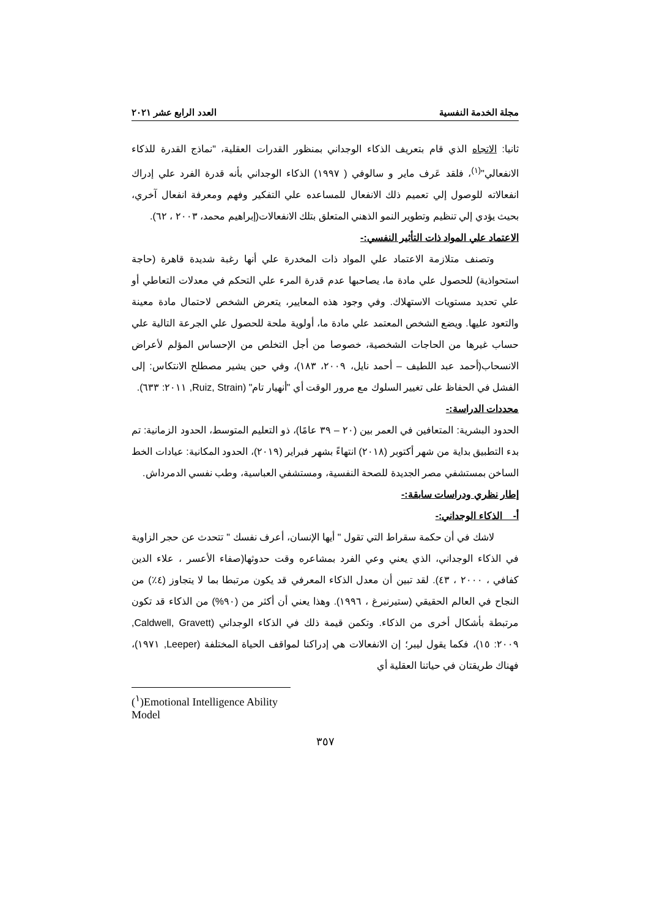مجلة الخدمة النفسية العدد الرابع عشر ٢٠٢١
ثانيا: الاتجاه الذي قام بتعريف الذكاء الوجداني بمنظور القدرات العقلية، "نماذج القدرة للذكاء الانفعالي"<sup>(١)</sup>، فلقد عَرف ماير و سالوفي ( ١٩٩٧) الذكاء الوجداني بأنه قدرة الفرد علي إدراك انفعالاته للوصول إلي تعميم ذلك الانفعال للمساعده علي التفكير وفهم ومعرفة انفعال آخري، بحيث يؤدي إلي تنظيم وتطوير النمو الذهني المتعلق بتلك الانفعالات(إبراهيم محمد، ٢٠٠٣ ، ٦٢).
الاعتماد علي المواد ذات التأثير النفسي:-
وتصنف متلازمة الاعتماد علي المواد ذات المخدرة علي أنها رغبة شديدة قاهرة (حاجة استحواذية) للحصول علي مادة ما، يصاحبها عدم قدرة المرء علي التحكم في معدلات التعاطي أو علي تحديد مستويات الاستهلاك. وفي وجود هذه المعايير، يتعرض الشخص لاحتمال مادة معينة والتعود عليها. ويضع الشخص المعتمد علي مادة ما، أولوية ملحة للحصول علي الجرعة التالية علي حساب غيرها من الحاجات الشخصية، خصوصا من أجل التخلص من الإحساس المؤلم لأعراض الانسحاب(أحمد عبد اللطيف – أحمد نايل، ٢٠٠٩، ١٨٣)، وفي حين يشير مصطلح الانتكاس: إلى الفشل في الحفاظ على تغيير السلوك مع مرور الوقت أي "أنهيار تام" (Ruiz, Strain, ٢٠١١: ٦٣٣).
محددات الدراسة:-
الحدود البشرية: المتعافين في العمر بين (٢٠ – ٣٩ عامًا)، ذو التعليم المتوسط، الحدود الزمانية: تم بدء التطبيق بداية من شهر أكتوبر (٢٠١٨) انتهاءً بشهر فبراير (٢٠١٩)، الحدود المكانية: عيادات الخط الساخن بمستشفي مصر الجديدة للصحة النفسية، ومستشفي العباسية، وطب نفسي الدمرداش.
إطار نظري ودراسات سابقة:-
أ- الذكاء الوجداني:-
لاشك في أن حكمة سقراط التي تقول " أيها الإنسان، أعرف نفسك " تتحدث عن حجر الزاوية في الذكاء الوجداني، الذي يعني وعي الفرد بمشاعره وقت حدوثها(صفاء الأعسر ، علاء الدين كفافي ، ٢٠٠٠ ، ٤٣). لقد تبين أن معدل الذكاء المعرفي قد يكون مرتبطا بما لا يتجاوز (٤٪) من النجاح في العالم الحقيقي (ستيرنبرغ ، ١٩٩٦). وهذا يعني أن أكثر من (٩٠%) من الذكاء قد تكون مرتبطة بأشكال أخرى من الذكاء. وتكمن قيمة ذلك في الذكاء الوجداني (Caldwell, Gravett, ٢٠٠٩: ١٥)، فكما يقول ليبر؛ إن الانفعالات هي إدراكنا لمواقف الحياة المختلفة (Leeper, ١٩٧١)، فهناك طريقتان في حياتنا العقلية أي
(<sup>١</sup>)Emotional Intelligence Ability Model
٣٥٧